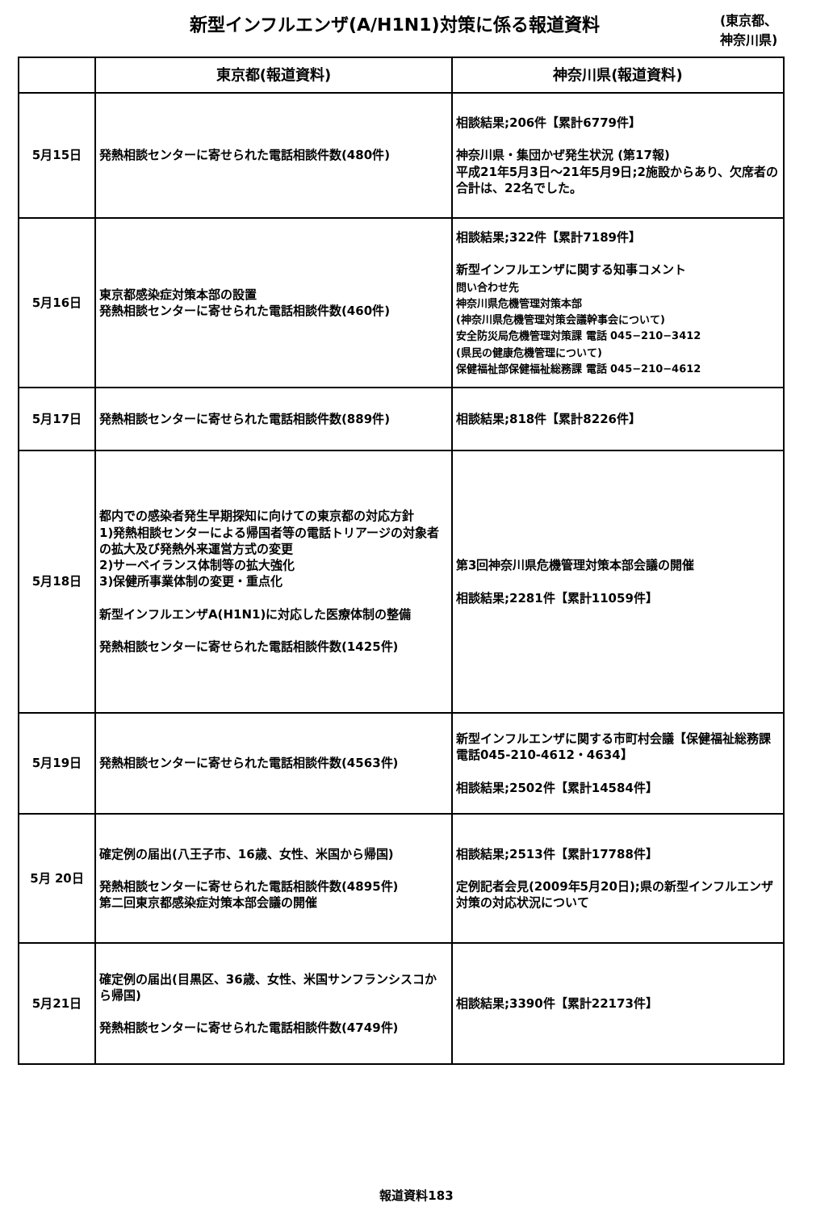新型インフルエンザ(A/H1N1)対策に係る報道資料
(東京都、
神奈川県)
| | 東京都(報道資料) | 神奈川県(報道資料) |
| --- | --- | --- |
| 5月15日 | 発熱相談センターに寄せられた電話相談件数(480件) | 相談結果;206件【累計6779件】 神奈川県・集団かぜ発生状況 (第17報) 平成21年5月3日～21年5月9日;2施設からあり、欠席者の合計は、22名でした。 |
| 5月16日 | 東京都感染症対策本部の設置 発熱相談センターに寄せられた電話相談件数(460件) | 相談結果;322件【累計7189件】 新型インフルエンザに関する知事コメント 問い合わせ先 神奈川県危機管理対策本部 (神奈川県危機管理対策会議幹事会について) 安全防災局危機管理対策課 電話 045−210−3412 (県民の健康危機管理について) 保健福祉部保健福祉総務課 電話 045−210−4612 |
| 5月17日 | 発熱相談センターに寄せられた電話相談件数(889件) | 相談結果;818件【累計8226件】 |
| 5月18日 | 都内での感染者発生早期探知に向けての東京都の対応方針 1)発熱相談センターによる帰国者等の電話トリアージの対象者の拡大及び発熱外来運営方式の変更 2)サーベイランス体制等の拡大強化 3)保健所事業体制の変更・重点化 新型インフルエンザA(H1N1)に対応した医療体制の整備 発熱相談センターに寄せられた電話相談件数(1425件) | 第3回神奈川県危機管理対策本部会議の開催 相談結果;2281件【累計11059件】 |
| 5月19日 | 発熱相談センターに寄せられた電話相談件数(4563件) | 新型インフルエンザに関する市町村会議【保健福祉総務課 電話045-210-4612・4634】 相談結果;2502件【累計14584件】 |
| 5月 20日 | 確定例の届出(八王子市、16歳、女性、米国から帰国) 発熱相談センターに寄せられた電話相談件数(4895件) 第二回東京都感染症対策本部会議の開催 | 相談結果;2513件【累計17788件】 定例記者会見(2009年5月20日);県の新型インフルエンザ対策の対応状況について |
| 5月21日 | 確定例の届出(目黒区、36歳、女性、米国サンフランシスコから帰国) 発熱相談センターに寄せられた電話相談件数(4749件) | 相談結果;3390件【累計22173件】 |
報道資料183